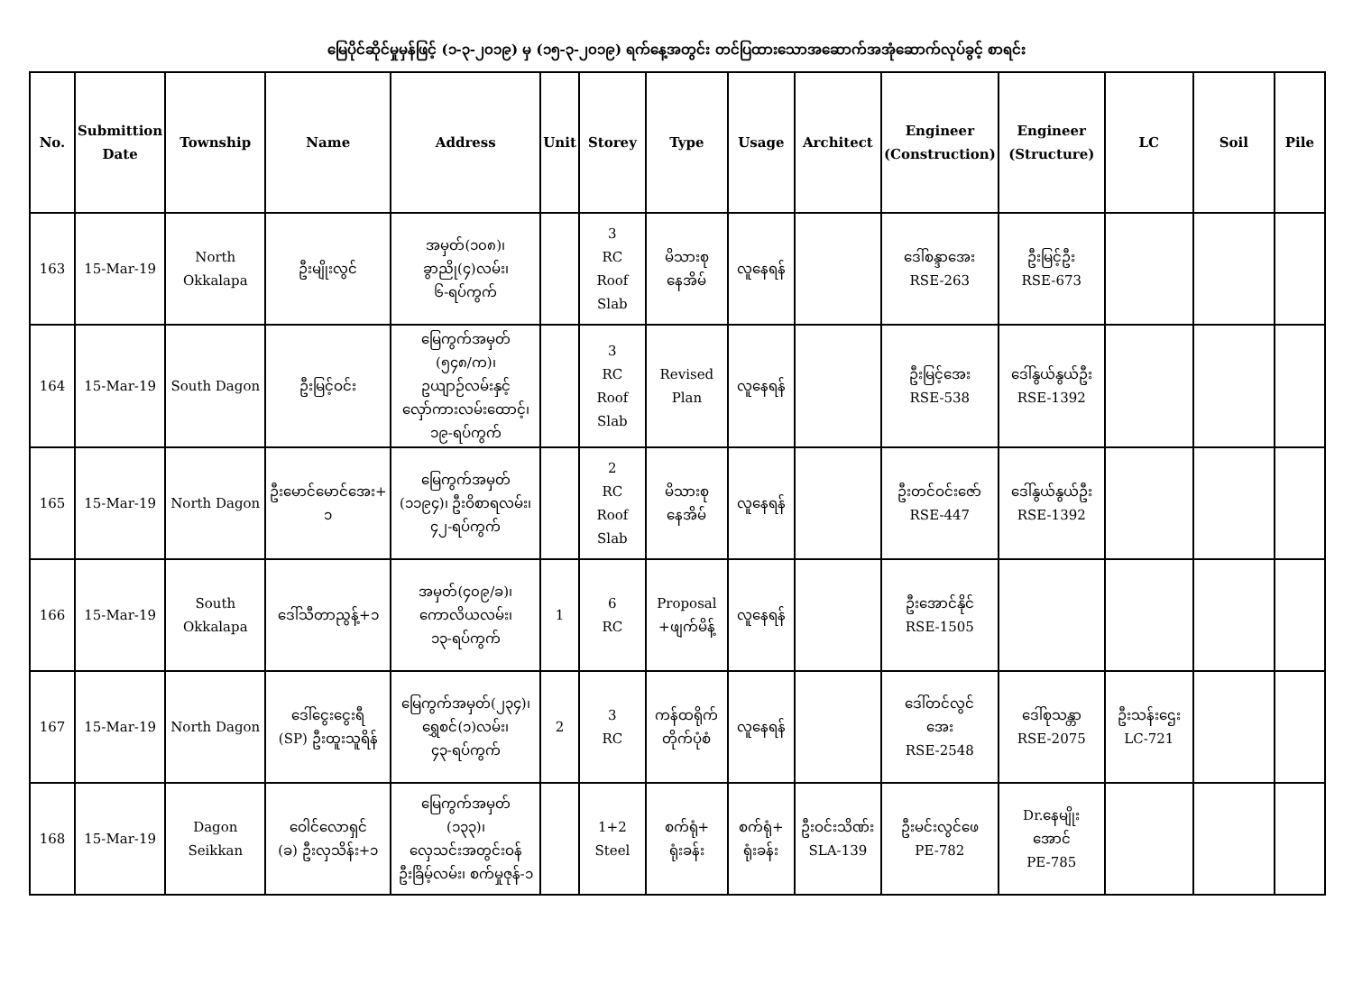မြေပိုင်ဆိုင်မှုမှန်ဖြင့် (၁-၃-၂၀၁၉) မှ (၁၅-၃-၂၀၁၉) ရက်နေ့အတွင်း တင်ပြထားသောအဆောက်အအုံဆောက်လုပ်ခွင့် စာရင်း
| No. | Submittion Date | Township | Name | Address | Unit | Storey | Type | Usage | Architect | Engineer (Construction) | Engineer (Structure) | LC | Soil | Pile |
| --- | --- | --- | --- | --- | --- | --- | --- | --- | --- | --- | --- | --- | --- | --- |
| 163 | 15-Mar-19 | North Okkalapa | ဦးမျိုးလွင် | အမှတ်(၁၀၈)၊ ခွာညို(၄)လမ်း၊ ၆-ရပ်ကွက် | | 3 RC Roof Slab | မိသားစု နေအိမ် | လူနေရန် | | ဒေါ်စန္ဒာအေး RSE-263 | ဦးမြင့်ဦး RSE-673 | | | |
| 164 | 15-Mar-19 | South Dagon | ဦးမြင့်ဝင်း | မြေကွက်အမှတ် (၅၄၈/က)၊ ဥယျာဉ်လမ်းနှင့် လှော်ကားလမ်းထောင့်၊ ၁၉-ရပ်ကွက် | | 3 RC Roof Slab | Revised Plan | လူနေရန် | | ဦးမြင့်အေး RSE-538 | ဒေါ်နွယ်နွယ်ဦး RSE-1392 | | | |
| 165 | 15-Mar-19 | North Dagon | ဦးမောင်မောင်အေး+ ၁ | မြေကွက်အမှတ် (၁၁၉၄)၊ ဦးဝိစာရလမ်း၊ ၄၂-ရပ်ကွက် | | 2 RC Roof Slab | မိသားစု နေအိမ် | လူနေရန် | | ဦးတင်ဝင်းဇော် RSE-447 | ဒေါ်နွယ်နွယ်ဦး RSE-1392 | | | |
| 166 | 15-Mar-19 | South Okkalapa | ဒေါ်သီတာညွန့်+၁ | အမှတ်(၄၀၉/ခ)၊ ကောလိယလမ်း၊ ၁၃-ရပ်ကွက် | 1 | 6 RC | Proposal +ဖျက်မိန့် | လူနေရန် | | ဦးအောင်နိုင် RSE-1505 | | | | |
| 167 | 15-Mar-19 | North Dagon | ဒေါ်ငွေးငွေးရီ (SP) ဦးထူးသူရိန် | မြေကွက်အမှတ်(၂၃၄)၊ ရွှေစင်(၁)လမ်း၊ ၄၃-ရပ်ကွက် | 2 | 3 RC | ကန်ထရိုက် တိုက်ပုံစံ | လူနေရန် | | ဒေါ်တင်လွင် အေး RSE-2548 | ဒေါ်စုသန္တာ RSE-2075 | ဦးသန်းဌေး LC-721 | | |
| 168 | 15-Mar-19 | Dagon Seikkan | ဝေါင်လောရှင် (ခ) ဦးလှသိန်း+၁ | မြေကွက်အမှတ် (၁၃၃)၊ လှေသင်းအတွင်းဝန် ဦးခြိမ့်လမ်း၊ စက်မှုဇုန်-၁ | | 1+2 Steel | စက်ရုံ+ ရုံးခန်း | စက်ရုံ+ ရုံးခန်း | ဦးဝင်းသိဏ်း SLA-139 | ဦးမင်းလွင်ဖေ PE-782 | Dr.နေမျိုး အောင် PE-785 | | | |